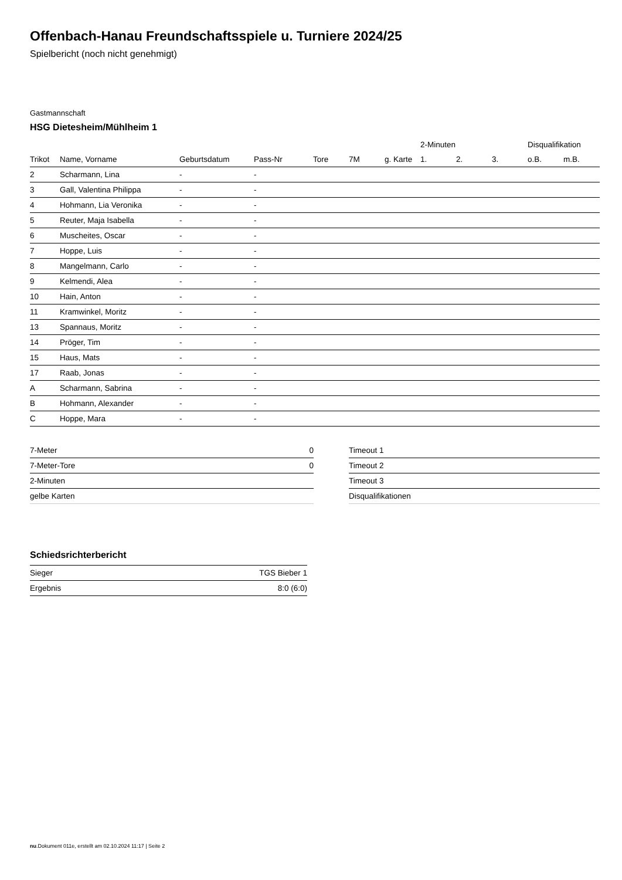Offenbach-Hanau Freundschaftsspiele u. Turniere 2024/25
Spielbericht (noch nicht genehmigt)
Gastmannschaft
HSG Dietesheim/Mühlheim 1
| | | | | | | | 2-Minuten | | | Disqualifikation | |
| --- | --- | --- | --- | --- | --- | --- | --- | --- | --- | --- | --- |
| Trikot | Name, Vorname | Geburtsdatum | Pass-Nr | Tore | 7M | g. Karte | 1. | 2. | 3. | o.B. | m.B. |
| 2 | Scharmann, Lina | - | - | | | | | | | | |
| 3 | Gall, Valentina Philippa | - | - | | | | | | | | |
| 4 | Hohmann, Lia Veronika | - | - | | | | | | | | |
| 5 | Reuter, Maja Isabella | - | - | | | | | | | | |
| 6 | Muscheites, Oscar | - | - | | | | | | | | |
| 7 | Hoppe, Luis | - | - | | | | | | | | |
| 8 | Mangelmann, Carlo | - | - | | | | | | | | |
| 9 | Kelmendi, Alea | - | - | | | | | | | | |
| 10 | Hain, Anton | - | - | | | | | | | | |
| 11 | Kramwinkel, Moritz | - | - | | | | | | | | |
| 13 | Spannaus, Moritz | - | - | | | | | | | | |
| 14 | Pröger, Tim | - | - | | | | | | | | |
| 15 | Haus, Mats | - | - | | | | | | | | |
| 17 | Raab, Jonas | - | - | | | | | | | | |
| A | Scharmann, Sabrina | - | - | | | | | | | | |
| B | Hohmann, Alexander | - | - | | | | | | | | |
| C | Hoppe, Mara | - | - | | | | | | | | |
| 7-Meter | 0 |
| 7-Meter-Tore | 0 |
| 2-Minuten | |
| gelbe Karten | |
| Timeout 1 |
| Timeout 2 |
| Timeout 3 |
| Disqualifikationen |
Schiedsrichterbericht
| Sieger | TGS Bieber 1 |
| Ergebnis | 8:0 (6:0) |
nu.Dokument 011e, erstellt am 02.10.2024 11:17 | Seite 2